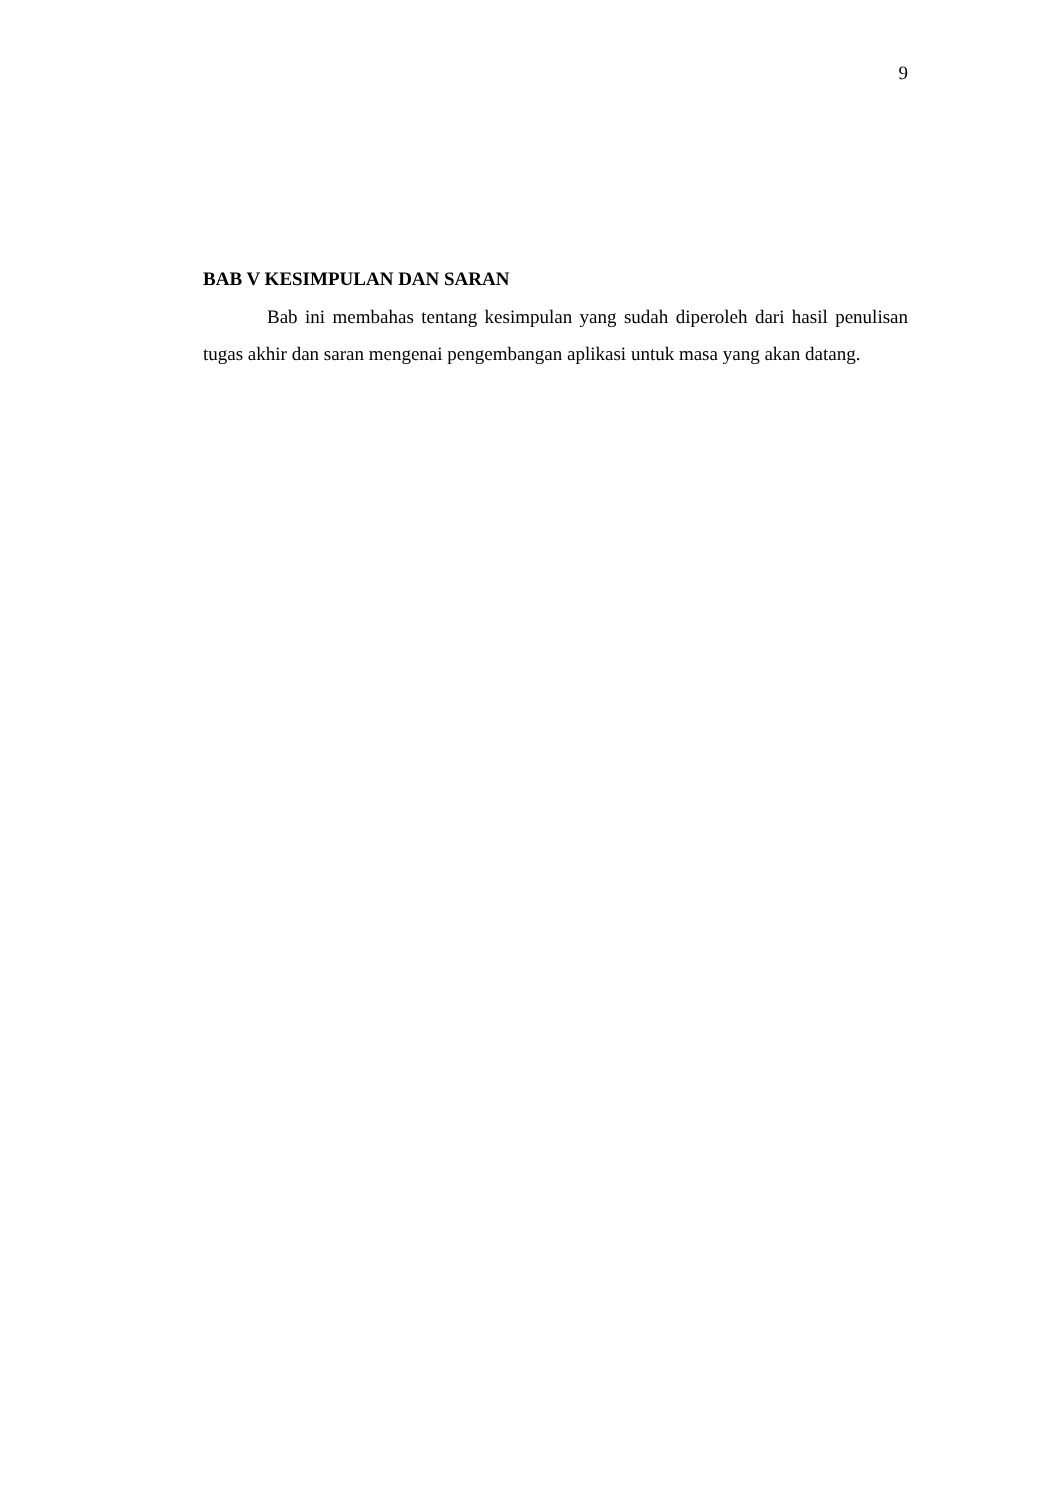9
BAB V KESIMPULAN DAN SARAN
Bab ini membahas tentang kesimpulan yang sudah diperoleh dari hasil penulisan tugas akhir dan saran mengenai pengembangan aplikasi untuk masa yang akan datang.